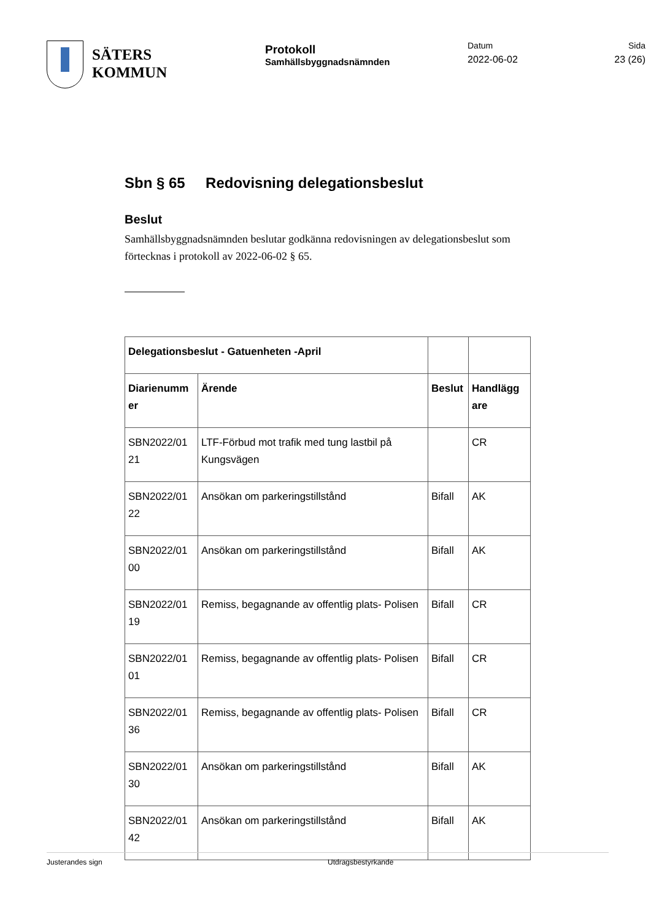SÄTERS
KOMMUN
Protokoll
Samhällsbyggnadsnämnden
Datum
2022-06-02
Sida
23 (26)
Sbn § 65 Redovisning delegationsbeslut
Beslut
Samhällsbyggnadsnämnden beslutar godkänna redovisningen av delegationsbeslut som förtecknas i protokoll av 2022-06-02 § 65.
| Delegationsbeslut - Gatuenheten -April | | | |
| --- | --- | --- | --- |
| Diarienumm er | Ärende | Beslut | Handlägg are |
| SBN2022/01 21 | LTF-Förbud mot trafik med tung lastbil på Kungsvägen | | CR |
| SBN2022/01 22 | Ansökan om parkeringstillstånd | Bifall | AK |
| SBN2022/01 00 | Ansökan om parkeringstillstånd | Bifall | AK |
| SBN2022/01 19 | Remiss, begagnande av offentlig plats- Polisen | Bifall | CR |
| SBN2022/01 01 | Remiss, begagnande av offentlig plats- Polisen | Bifall | CR |
| SBN2022/01 36 | Remiss, begagnande av offentlig plats- Polisen | Bifall | CR |
| SBN2022/01 30 | Ansökan om parkeringstillstånd | Bifall | AK |
| SBN2022/01 42 | Ansökan om parkeringstillstånd | Bifall | AK |
Justerandes sign Utdragsbestyrkande